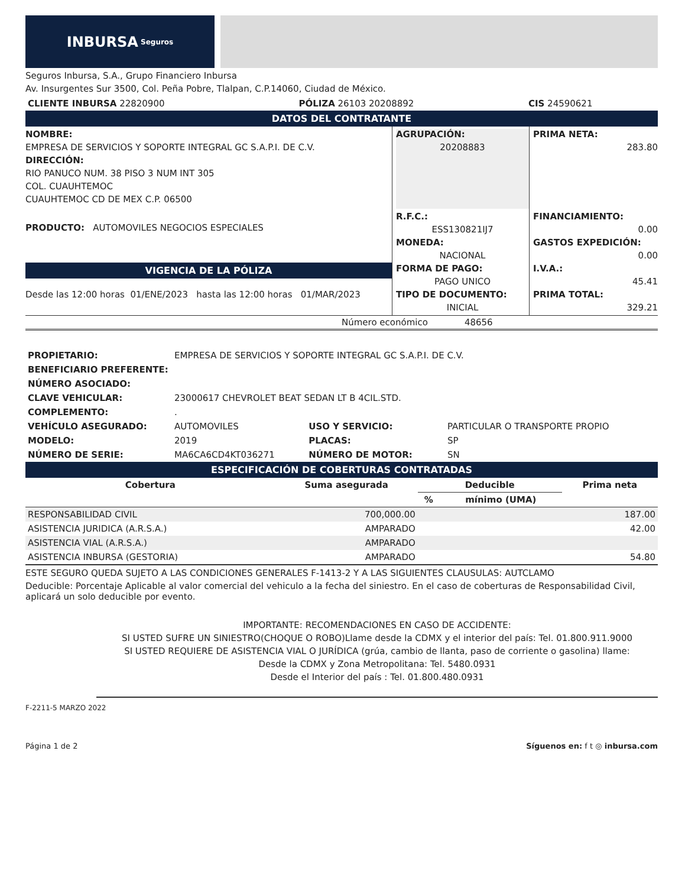INBURSA Seguros
Seguros Inbursa, S.A., Grupo Financiero Inbursa
Av. Insurgentes Sur 3500, Col. Peña Pobre, Tlalpan, C.P.14060, Ciudad de México.
| CLIENTE INBURSA 22820900 | PÓLIZA 26103 20208892 | CIS 24590621 |
DATOS DEL CONTRATANTE
NOMBRE:
EMPRESA DE SERVICIOS Y SOPORTE INTEGRAL GC S.A.P.I. DE C.V.
DIRECCIÓN:
RIO PANUCO NUM. 38 PISO 3 NUM INT 305
COL. CUAUHTEMOC
CUAUHTEMOC CD DE MEX C.P. 06500
PRODUCTO: AUTOMOVILES NEGOCIOS ESPECIALES
VIGENCIA DE LA PÓLIZA
Desde las 12:00 horas 01/ENE/2023 hasta las 12:00 horas 01/MAR/2023
AGRUPACIÓN:
20208883
R.F.C.:
ESS130821IJ7
MONEDA:
NACIONAL
FORMA DE PAGO:
PAGO UNICO
TIPO DE DOCUMENTO:
INICIAL
PRIMA NETA:
283.80
FINANCIAMIENTO:
0.00
GASTOS EXPEDICIÓN:
0.00
I.V.A.:
45.41
PRIMA TOTAL:
329.21
Número económico 48656
| PROPIETARIO: | EMPRESA DE SERVICIOS Y SOPORTE INTEGRAL GC S.A.P.I. DE C.V. | | |
| BENEFICIARIO PREFERENTE: | | | |
| NÚMERO ASOCIADO: | | | |
| CLAVE VEHICULAR: | 23000617 CHEVROLET BEAT SEDAN LT B 4CIL.STD. | | |
| COMPLEMENTO: | . | | |
| VEHÍCULO ASEGURADO: | AUTOMOVILES | USO Y SERVICIO: | PARTICULAR O TRANSPORTE PROPIO |
| MODELO: | 2019 | PLACAS: | SP |
| NÚMERO DE SERIE: | MA6CA6CD4KT036271 | NÚMERO DE MOTOR: | SN |
ESPECIFICACIÓN DE COBERTURAS CONTRATADAS
| Cobertura | Suma asegurada | Deducible | | Prima neta |
| --- | --- | --- | --- | --- |
| | | % | mínimo (UMA) | |
| RESPONSABILIDAD CIVIL | 700,000.00 | | | 187.00 |
| ASISTENCIA JURIDICA (A.R.S.A.) | AMPARADO | | | 42.00 |
| ASISTENCIA VIAL (A.R.S.A.) | AMPARADO | | | |
| ASISTENCIA INBURSA (GESTORIA) | AMPARADO | | | 54.80 |
ESTE SEGURO QUEDA SUJETO A LAS CONDICIONES GENERALES F-1413-2 Y A LAS SIGUIENTES CLAUSULAS: AUTCLAMO
Deducible: Porcentaje Aplicable al valor comercial del vehiculo a la fecha del siniestro. En el caso de coberturas de Responsabilidad Civil, aplicará un solo deducible por evento.
IMPORTANTE: RECOMENDACIONES EN CASO DE ACCIDENTE:
SI USTED SUFRE UN SINIESTRO(CHOQUE O ROBO)Llame desde la CDMX y el interior del país: Tel. 01.800.911.9000
SI USTED REQUIERE DE ASISTENCIA VIAL O JURÍDICA (grúa, cambio de llanta, paso de corriente o gasolina) llame:
Desde la CDMX y Zona Metropolitana: Tel. 5480.0931
Desde el Interior del país : Tel. 01.800.480.0931
F-2211-5 MARZO 2022
Página 1 de 2 Síguenos en: f t ◎ inbursa.com